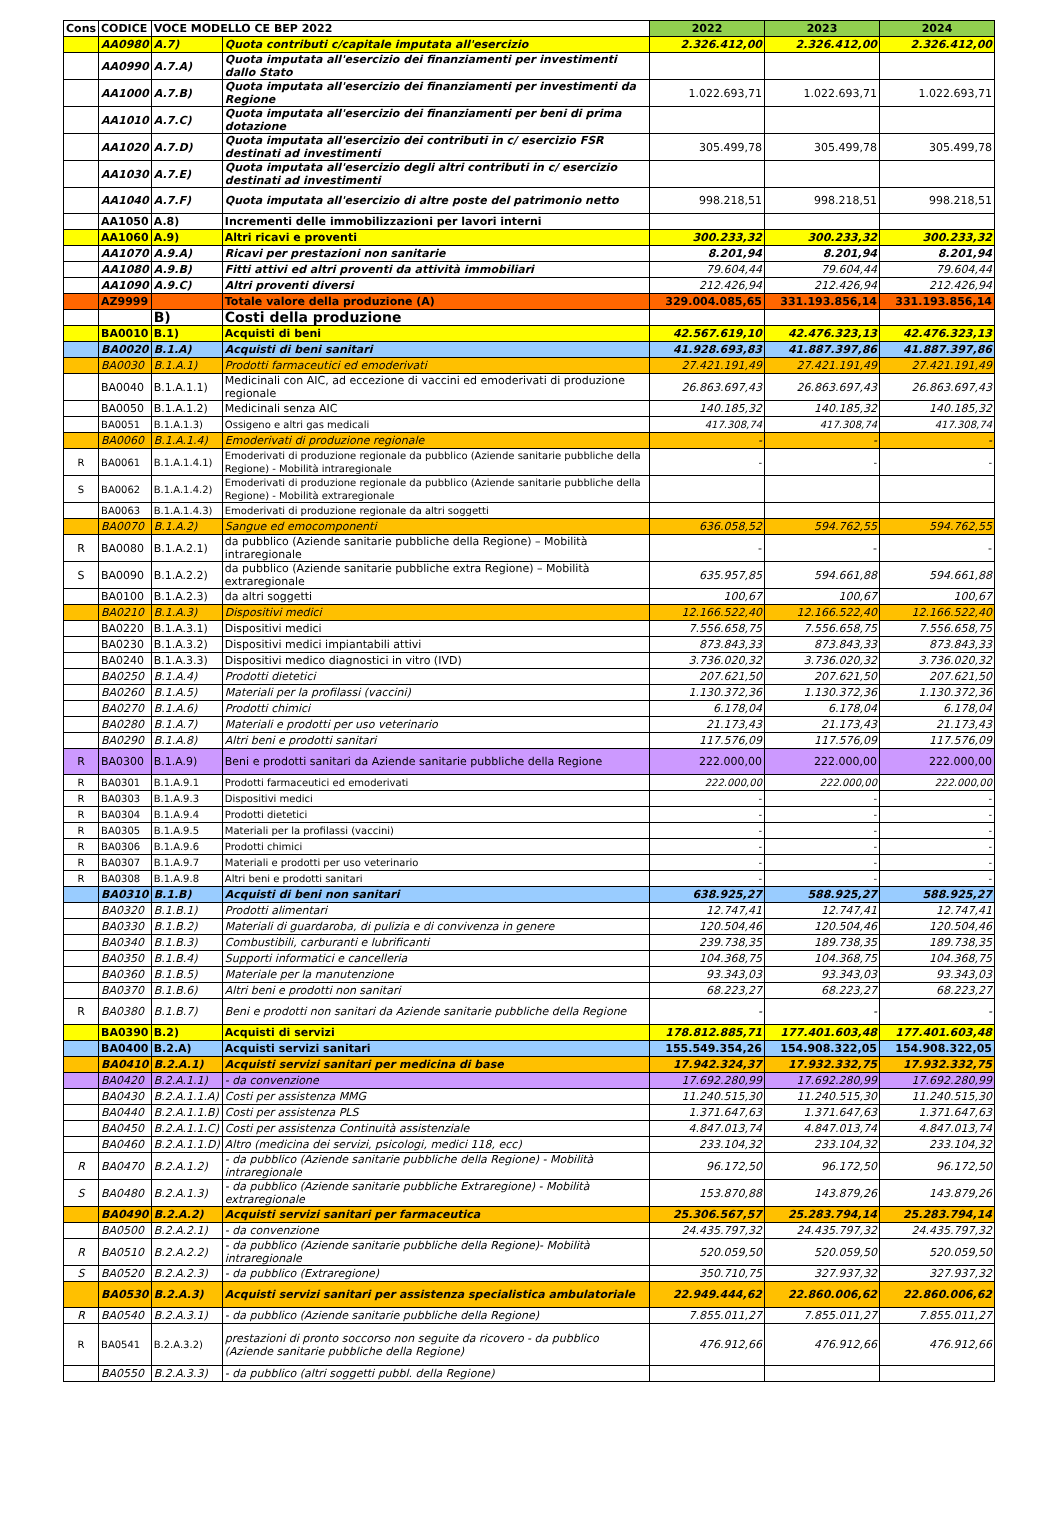| Cons | CODICE | VOCE MODELLO CE BEP 2022 | | 2022 | 2023 | 2024 |
| --- | --- | --- | --- | --- | --- | --- |
| | AA0980 | A.7) | Quota contributi c/capitale imputata all'esercizio | 2.326.412,00 | 2.326.412,00 | 2.326.412,00 |
| | AA0990 | A.7.A) | Quota imputata all'esercizio dei finanziamenti per investimenti dallo Stato | | | |
| | AA1000 | A.7.B) | Quota imputata all'esercizio dei finanziamenti per investimenti da Regione | 1.022.693,71 | 1.022.693,71 | 1.022.693,71 |
| | AA1010 | A.7.C) | Quota imputata all'esercizio dei finanziamenti per beni di prima dotazione | | | |
| | AA1020 | A.7.D) | Quota imputata all'esercizio dei contributi in c/ esercizio FSR destinati ad investimenti | 305.499,78 | 305.499,78 | 305.499,78 |
| | AA1030 | A.7.E) | Quota imputata all'esercizio degli altri contributi in c/ esercizio destinati ad investimenti | | | |
| | AA1040 | A.7.F) | Quota imputata all'esercizio di altre poste del patrimonio netto | 998.218,51 | 998.218,51 | 998.218,51 |
| | AA1050 | A.8) | Incrementi delle immobilizzazioni per lavori interni | | | |
| | AA1060 | A.9) | Altri ricavi e proventi | 300.233,32 | 300.233,32 | 300.233,32 |
| | AA1070 | A.9.A) | Ricavi per prestazioni non sanitarie | 8.201,94 | 8.201,94 | 8.201,94 |
| | AA1080 | A.9.B) | Fitti attivi ed altri proventi da attività immobiliari | 79.604,44 | 79.604,44 | 79.604,44 |
| | AA1090 | A.9.C) | Altri proventi diversi | 212.426,94 | 212.426,94 | 212.426,94 |
| | AZ9999 | | Totale valore della produzione (A) | 329.004.085,65 | 331.193.856,14 | 331.193.856,14 |
| | | B) | Costi della produzione | | | |
| | BA0010 | B.1) | Acquisti di beni | 42.567.619,10 | 42.476.323,13 | 42.476.323,13 |
| | BA0020 | B.1.A) | Acquisti di beni sanitari | 41.928.693,83 | 41.887.397,86 | 41.887.397,86 |
| | BA0030 | B.1.A.1) | Prodotti farmaceutici ed emoderivati | 27.421.191,49 | 27.421.191,49 | 27.421.191,49 |
| | BA0040 | B.1.A.1.1) | Medicinali con AIC, ad eccezione di vaccini ed emoderivati di produzione regionale | 26.863.697,43 | 26.863.697,43 | 26.863.697,43 |
| | BA0050 | B.1.A.1.2) | Medicinali senza AIC | 140.185,32 | 140.185,32 | 140.185,32 |
| | BA0051 | B.1.A.1.3) | Ossigeno e altri gas medicali | 417.308,74 | 417.308,74 | 417.308,74 |
| | BA0060 | B.1.A.1.4) | Emoderivati di produzione regionale | - | - | - |
| R | BA0061 | B.1.A.1.4.1) | Emoderivati di produzione regionale da pubblico (Aziende sanitarie pubbliche della Regione) - Mobilità intraregionale | - | - | - |
| S | BA0062 | B.1.A.1.4.2) | Emoderivati di produzione regionale da pubblico (Aziende sanitarie pubbliche della Regione) - Mobilità extraregionale | | | |
| | BA0063 | B.1.A.1.4.3) | Emoderivati di produzione regionale da altri soggetti | | | |
| | BA0070 | B.1.A.2) | Sangue ed emocomponenti | 636.058,52 | 594.762,55 | 594.762,55 |
| R | BA0080 | B.1.A.2.1) | da pubblico (Aziende sanitarie pubbliche della Regione) – Mobilità intraregionale | - | - | - |
| S | BA0090 | B.1.A.2.2) | da pubblico (Aziende sanitarie pubbliche extra Regione) – Mobilità extraregionale | 635.957,85 | 594.661,88 | 594.661,88 |
| | BA0100 | B.1.A.2.3) | da altri soggetti | 100,67 | 100,67 | 100,67 |
| | BA0210 | B.1.A.3) | Dispositivi medici | 12.166.522,40 | 12.166.522,40 | 12.166.522,40 |
| | BA0220 | B.1.A.3.1) | Dispositivi medici | 7.556.658,75 | 7.556.658,75 | 7.556.658,75 |
| | BA0230 | B.1.A.3.2) | Dispositivi medici impiantabili attivi | 873.843,33 | 873.843,33 | 873.843,33 |
| | BA0240 | B.1.A.3.3) | Dispositivi medico diagnostici in vitro (IVD) | 3.736.020,32 | 3.736.020,32 | 3.736.020,32 |
| | BA0250 | B.1.A.4) | Prodotti dietetici | 207.621,50 | 207.621,50 | 207.621,50 |
| | BA0260 | B.1.A.5) | Materiali per la profilassi (vaccini) | 1.130.372,36 | 1.130.372,36 | 1.130.372,36 |
| | BA0270 | B.1.A.6) | Prodotti chimici | 6.178,04 | 6.178,04 | 6.178,04 |
| | BA0280 | B.1.A.7) | Materiali e prodotti per uso veterinario | 21.173,43 | 21.173,43 | 21.173,43 |
| | BA0290 | B.1.A.8) | Altri beni e prodotti sanitari | 117.576,09 | 117.576,09 | 117.576,09 |
| R | BA0300 | B.1.A.9) | Beni e prodotti sanitari da Aziende sanitarie pubbliche della Regione | 222.000,00 | 222.000,00 | 222.000,00 |
| R | BA0301 | B.1.A.9.1 | Prodotti farmaceutici ed emoderivati | 222.000,00 | 222.000,00 | 222.000,00 |
| R | BA0303 | B.1.A.9.3 | Dispositivi medici | - | - | - |
| R | BA0304 | B.1.A.9.4 | Prodotti dietetici | - | - | - |
| R | BA0305 | B.1.A.9.5 | Materiali per la profilassi (vaccini) | - | - | - |
| R | BA0306 | B.1.A.9.6 | Prodotti chimici | - | - | - |
| R | BA0307 | B.1.A.9.7 | Materiali e prodotti per uso veterinario | - | - | - |
| R | BA0308 | B.1.A.9.8 | Altri beni e prodotti sanitari | - | - | - |
| | BA0310 | B.1.B) | Acquisti di beni non sanitari | 638.925,27 | 588.925,27 | 588.925,27 |
| | BA0320 | B.1.B.1) | Prodotti alimentari | 12.747,41 | 12.747,41 | 12.747,41 |
| | BA0330 | B.1.B.2) | Materiali di guardaroba, di pulizia e di convivenza in genere | 120.504,46 | 120.504,46 | 120.504,46 |
| | BA0340 | B.1.B.3) | Combustibili, carburanti e lubrificanti | 239.738,35 | 189.738,35 | 189.738,35 |
| | BA0350 | B.1.B.4) | Supporti informatici e cancelleria | 104.368,75 | 104.368,75 | 104.368,75 |
| | BA0360 | B.1.B.5) | Materiale per la manutenzione | 93.343,03 | 93.343,03 | 93.343,03 |
| | BA0370 | B.1.B.6) | Altri beni e prodotti non sanitari | 68.223,27 | 68.223,27 | 68.223,27 |
| R | BA0380 | B.1.B.7) | Beni e prodotti non sanitari da Aziende sanitarie pubbliche della Regione | - | - | - |
| | BA0390 | B.2) | Acquisti di servizi | 178.812.885,71 | 177.401.603,48 | 177.401.603,48 |
| | BA0400 | B.2.A) | Acquisti servizi sanitari | 155.549.354,26 | 154.908.322,05 | 154.908.322,05 |
| | BA0410 | B.2.A.1) | Acquisti servizi sanitari per medicina di base | 17.942.324,37 | 17.932.332,75 | 17.932.332,75 |
| | BA0420 | B.2.A.1.1) | - da convenzione | 17.692.280,99 | 17.692.280,99 | 17.692.280,99 |
| | BA0430 | B.2.A.1.1.A) | Costi per assistenza MMG | 11.240.515,30 | 11.240.515,30 | 11.240.515,30 |
| | BA0440 | B.2.A.1.1.B) | Costi per assistenza PLS | 1.371.647,63 | 1.371.647,63 | 1.371.647,63 |
| | BA0450 | B.2.A.1.1.C) | Costi per assistenza Continuità assistenziale | 4.847.013,74 | 4.847.013,74 | 4.847.013,74 |
| | BA0460 | B.2.A.1.1.D) | Altro (medicina dei servizi, psicologi, medici 118, ecc) | 233.104,32 | 233.104,32 | 233.104,32 |
| R | BA0470 | B.2.A.1.2) | - da pubblico (Aziende sanitarie pubbliche della Regione) - Mobilità intraregionale | 96.172,50 | 96.172,50 | 96.172,50 |
| S | BA0480 | B.2.A.1.3) | - da pubblico (Aziende sanitarie pubbliche Extraregione) - Mobilità extraregionale | 153.870,88 | 143.879,26 | 143.879,26 |
| | BA0490 | B.2.A.2) | Acquisti servizi sanitari per farmaceutica | 25.306.567,57 | 25.283.794,14 | 25.283.794,14 |
| | BA0500 | B.2.A.2.1) | - da convenzione | 24.435.797,32 | 24.435.797,32 | 24.435.797,32 |
| R | BA0510 | B.2.A.2.2) | - da pubblico (Aziende sanitarie pubbliche della Regione)- Mobilità intraregionale | 520.059,50 | 520.059,50 | 520.059,50 |
| S | BA0520 | B.2.A.2.3) | - da pubblico (Extraregione) | 350.710,75 | 327.937,32 | 327.937,32 |
| | BA0530 | B.2.A.3) | Acquisti servizi sanitari per assistenza specialistica ambulatoriale | 22.949.444,62 | 22.860.006,62 | 22.860.006,62 |
| R | BA0540 | B.2.A.3.1) | - da pubblico (Aziende sanitarie pubbliche della Regione) | 7.855.011,27 | 7.855.011,27 | 7.855.011,27 |
| R | BA0541 | B.2.A.3.2) | prestazioni di pronto soccorso non seguite da ricovero - da pubblico (Aziende sanitarie pubbliche della Regione) | 476.912,66 | 476.912,66 | 476.912,66 |
| | BA0550 | B.2.A.3.3) | - da pubblico (altri soggetti pubbl. della Regione) | | | |